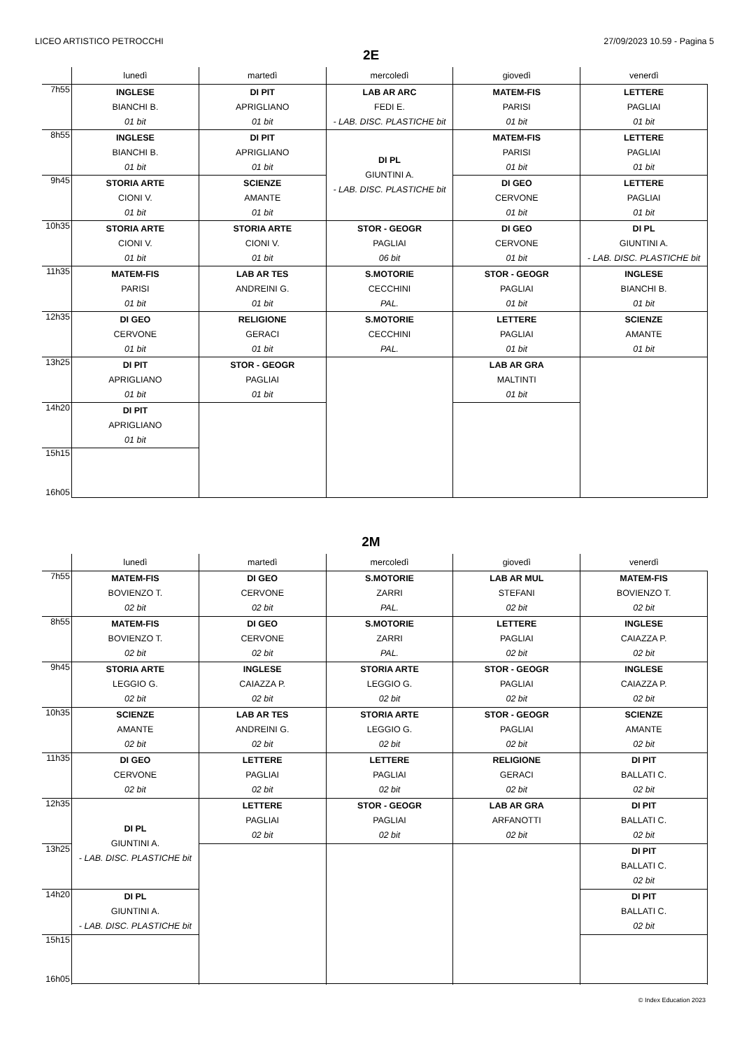LICEO ARTISTICO PETROCCHI 27/09/2023 10.59 - Pagina 5
2E
| | lunedì | martedì | mercoledì | giovedì | venerdì |
| --- | --- | --- | --- | --- | --- |
| 7h55 | INGLESE BIANCHI B. 01 bit | DI PIT APRIGLIANO 01 bit | LAB AR ARC FEDI E. - LAB. DISC. PLASTICHE bit | MATEM-FIS PARISI 01 bit | LETTERE PAGLIAI 01 bit |
| 8h55 | INGLESE BIANCHI B. 01 bit | DI PIT APRIGLIANO 01 bit | DI PL GIUNTINI A. - LAB. DISC. PLASTICHE bit | MATEM-FIS PARISI 01 bit | LETTERE PAGLIAI 01 bit |
| 9h45 | STORIA ARTE CIONI V. 01 bit | SCIENZE AMANTE 01 bit | | DI GEO CERVONE 01 bit | LETTERE PAGLIAI 01 bit |
| 10h35 | STORIA ARTE CIONI V. 01 bit | STORIA ARTE CIONI V. 01 bit | STOR - GEOGR PAGLIAI 06 bit | DI GEO CERVONE 01 bit | DI PL GIUNTINI A. - LAB. DISC. PLASTICHE bit |
| 11h35 | MATEM-FIS PARISI 01 bit | LAB AR TES ANDREINI G. 01 bit | S.MOTORIE CECCHINI PAL. | STOR - GEOGR PAGLIAI 01 bit | INGLESE BIANCHI B. 01 bit |
| 12h35 | DI GEO CERVONE 01 bit | RELIGIONE GERACI 01 bit | S.MOTORIE CECCHINI PAL. | LETTERE PAGLIAI 01 bit | SCIENZE AMANTE 01 bit |
| 13h25 | DI PIT APRIGLIANO 01 bit | STOR - GEOGR PAGLIAI 01 bit | | LAB AR GRA MALTINTI 01 bit | |
| 14h20 | DI PIT APRIGLIANO 01 bit | | | | |
| 15h15 16h05 | | | | | |
2M
| | lunedì | martedì | mercoledì | giovedì | venerdì |
| --- | --- | --- | --- | --- | --- |
| 7h55 | MATEM-FIS BOVIENZO T. 02 bit | DI GEO CERVONE 02 bit | S.MOTORIE ZARRI PAL. | LAB AR MUL STEFANI 02 bit | MATEM-FIS BOVIENZO T. 02 bit |
| 8h55 | MATEM-FIS BOVIENZO T. 02 bit | DI GEO CERVONE 02 bit | S.MOTORIE ZARRI PAL. | LETTERE PAGLIAI 02 bit | INGLESE CAIAZZA P. 02 bit |
| 9h45 | STORIA ARTE LEGGIO G. 02 bit | INGLESE CAIAZZA P. 02 bit | STORIA ARTE LEGGIO G. 02 bit | STOR - GEOGR PAGLIAI 02 bit | INGLESE CAIAZZA P. 02 bit |
| 10h35 | SCIENZE AMANTE 02 bit | LAB AR TES ANDREINI G. 02 bit | STORIA ARTE LEGGIO G. 02 bit | STOR - GEOGR PAGLIAI 02 bit | SCIENZE AMANTE 02 bit |
| 11h35 | DI GEO CERVONE 02 bit | LETTERE PAGLIAI 02 bit | LETTERE PAGLIAI 02 bit | RELIGIONE GERACI 02 bit | DI PIT BALLATI C. 02 bit |
| 12h35 | DI PL GIUNTINI A. - LAB. DISC. PLASTICHE bit | LETTERE PAGLIAI 02 bit | STOR - GEOGR PAGLIAI 02 bit | LAB AR GRA ARFANOTTI 02 bit | DI PIT BALLATI C. 02 bit |
| 13h25 | | | | | DI PIT BALLATI C. 02 bit |
| 14h20 | DI PL GIUNTINI A. - LAB. DISC. PLASTICHE bit | | | | DI PIT BALLATI C. 02 bit |
| 15h15 16h05 | | | | | |
© Index Education 2023